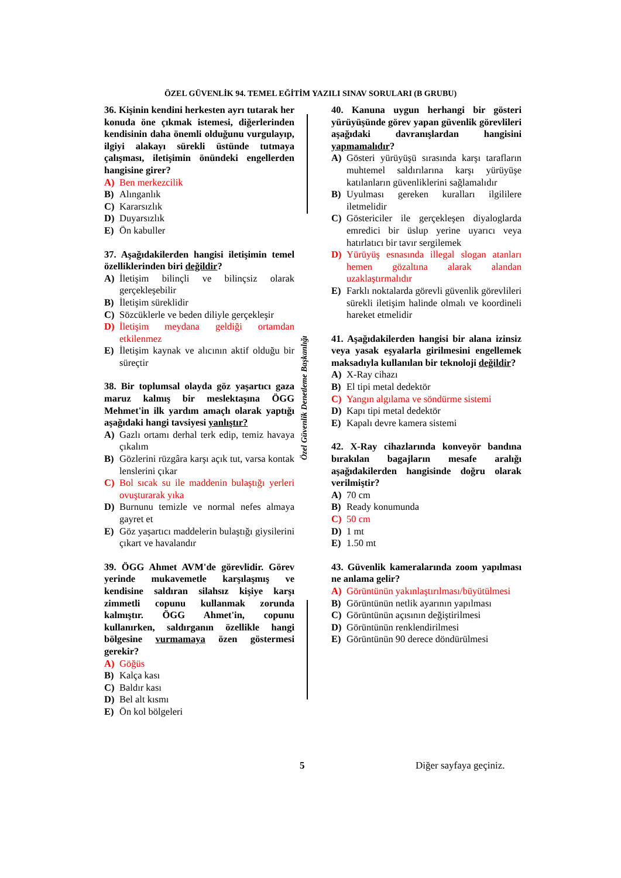ÖZEL GÜVENLİK 94. TEMEL EĞİTİM YAZILI SINAV SORULARI (B GRUBU)
36. Kişinin kendini herkesten ayrı tutarak her konuda öne çıkmak istemesi, diğerlerinden kendisinin daha önemli olduğunu vurgulayıp, ilgiyi alakayı sürekli üstünde tutmaya çalışması, iletişimin önündeki engellerden hangisine girer?
A) Ben merkezcilik
B) Alınganlık
C) Kararsızlık
D) Duyarsızlık
E) Ön kabuller
37. Aşağıdakilerden hangisi iletişimin temel özelliklerinden biri değildir?
A) İletişim bilinçli ve bilinçsiz olarak gerçekleşebilir
B) İletişim süreklidir
C) Sözcüklerle ve beden diliyle gerçekleşir
D) İletişim meydana geldiği ortamdan etkilenmez
E) İletişim kaynak ve alıcının aktif olduğu bir süreçtir
38. Bir toplumsal olayda göz yaşartıcı gaza maruz kalmış bir meslektaşına ÖGG Mehmet'in ilk yardım amaçlı olarak yaptığı aşağıdaki hangi tavsiyesi yanlıştır?
A) Gazlı ortamı derhal terk edip, temiz havaya çıkalım
B) Gözlerini rüzgâra karşı açık tut, varsa kontak lenslerini çıkar
C) Bol sıcak su ile maddenin bulaştığı yerleri ovuşturarak yıka
D) Burnunu temizle ve normal nefes almaya gayret et
E) Göz yaşartıcı maddelerin bulaştığı giysilerini çıkart ve havalandır
39. ÖGG Ahmet AVM'de görevlidir. Görev yerinde mukavemetle karşılaşmış ve kendisine saldıran silahsız kişiye karşı zimmetli copunu kullanmak zorunda kalmıştır. ÖGG Ahmet'in, copunu kullanırken, saldırganın özellikle hangi bölgesine vurmamaya özen göstermesi gerekir?
A) Göğüs
B) Kalça kası
C) Baldır kası
D) Bel alt kısmı
E) Ön kol bölgeleri
Özel Güvenlik Denetleme Başkanlığı
40. Kanuna uygun herhangi bir gösteri yürüyüşünde görev yapan güvenlik görevlileri aşağıdaki davranışlardan hangisini yapmamalıdır?
A) Gösteri yürüyüşü sırasında karşı tarafların muhtemel saldırılarına karşı yürüyüşe katılanların güvenliklerini sağlamalıdır
B) Uyulması gereken kuralları ilgililere iletmelidir
C) Göstericiler ile gerçekleşen diyaloglarda emredici bir üslup yerine uyarıcı veya hatırlatıcı bir tavır sergilemek
D) Yürüyüş esnasında illegal slogan atanları hemen gözaltına alarak alandan uzaklaştırmalıdır
E) Farklı noktalarda görevli güvenlik görevlileri sürekli iletişim halinde olmalı ve koordineli hareket etmelidir
41. Aşağıdakilerden hangisi bir alana izinsiz veya yasak eşyalarla girilmesini engellemek maksadıyla kullanılan bir teknoloji değildir?
A) X-Ray cihazı
B) El tipi metal dedektör
C) Yangın algılama ve söndürme sistemi
D) Kapı tipi metal dedektör
E) Kapalı devre kamera sistemi
42. X-Ray cihazlarında konveyör bandına bırakılan bagajların mesafe aralığı aşağıdakilerden hangisinde doğru olarak verilmiştir?
A) 70 cm
B) Ready konumunda
C) 50 cm
D) 1 mt
E) 1.50 mt
43. Güvenlik kameralarında zoom yapılması ne anlama gelir?
A) Görüntünün yakınlaştırılması/büyütülmesi
B) Görüntünün netlik ayarının yapılması
C) Görüntünün açısının değiştirilmesi
D) Görüntünün renklendirilmesi
E) Görüntünün 90 derece döndürülmesi
5 Diğer sayfaya geçiniz.